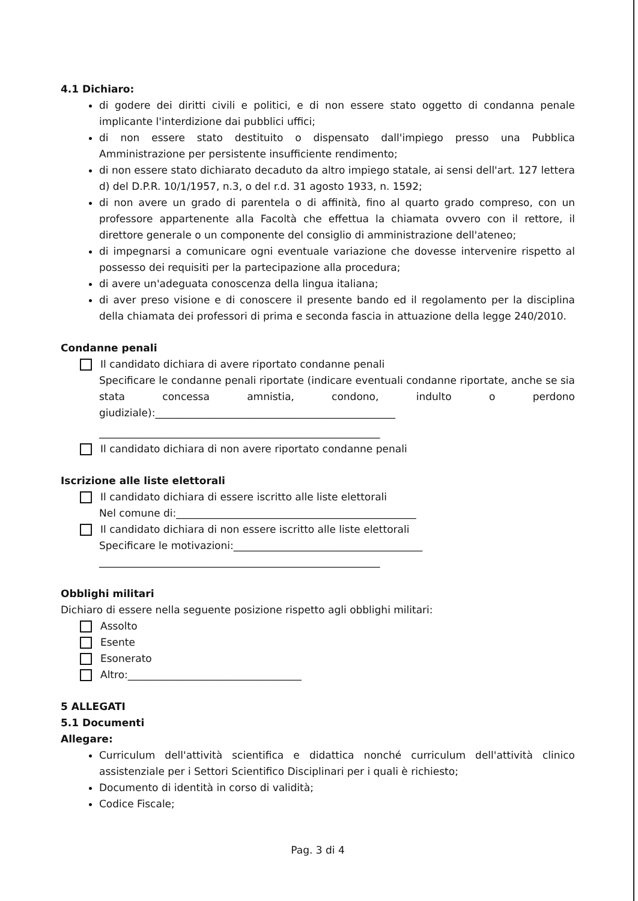4.1 Dichiaro:
di godere dei diritti civili e politici, e di non essere stato oggetto di condanna penale implicante l'interdizione dai pubblici uffici;
di non essere stato destituito o dispensato dall'impiego presso una Pubblica Amministrazione per persistente insufficiente rendimento;
di non essere stato dichiarato decaduto da altro impiego statale, ai sensi dell'art. 127 lettera d) del D.P.R. 10/1/1957, n.3, o del r.d. 31 agosto 1933, n. 1592;
di non avere un grado di parentela o di affinità, fino al quarto grado compreso, con un professore appartenente alla Facoltà che effettua la chiamata ovvero con il rettore, il direttore generale o un componente del consiglio di amministrazione dell'ateneo;
di impegnarsi a comunicare ogni eventuale variazione che dovesse intervenire rispetto al possesso dei requisiti per la partecipazione alla procedura;
di avere un'adeguata conoscenza della lingua italiana;
di aver preso visione e di conoscere il presente bando ed il regolamento per la disciplina della chiamata dei professori di prima e seconda fascia in attuazione della legge 240/2010.
Condanne penali
Il candidato dichiara di avere riportato condanne penali
Specificare le condanne penali riportate (indicare eventuali condanne riportate, anche se sia stata concessa amnistia, condono, indulto o perdono giudiziale):_______________________________________________
_______________________________________________________
Il candidato dichiara di non avere riportato condanne penali
Iscrizione alle liste elettorali
Il candidato dichiara di essere iscritto alle liste elettorali
Nel comune di:_______________________________________________
Il candidato dichiara di non essere iscritto alle liste elettorali
Specificare le motivazioni:_____________________________________
_______________________________________________________
Obblighi militari
Dichiaro di essere nella seguente posizione rispetto agli obblighi militari:
Assolto
Esente
Esonerato
Altro:__________________________________
5 ALLEGATI
5.1 Documenti
Allegare:
Curriculum dell'attività scientifica e didattica nonché curriculum dell'attività clinico assistenziale per i Settori Scientifico Disciplinari per i quali è richiesto;
Documento di identità in corso di validità;
Codice Fiscale;
Pag. 3 di 4